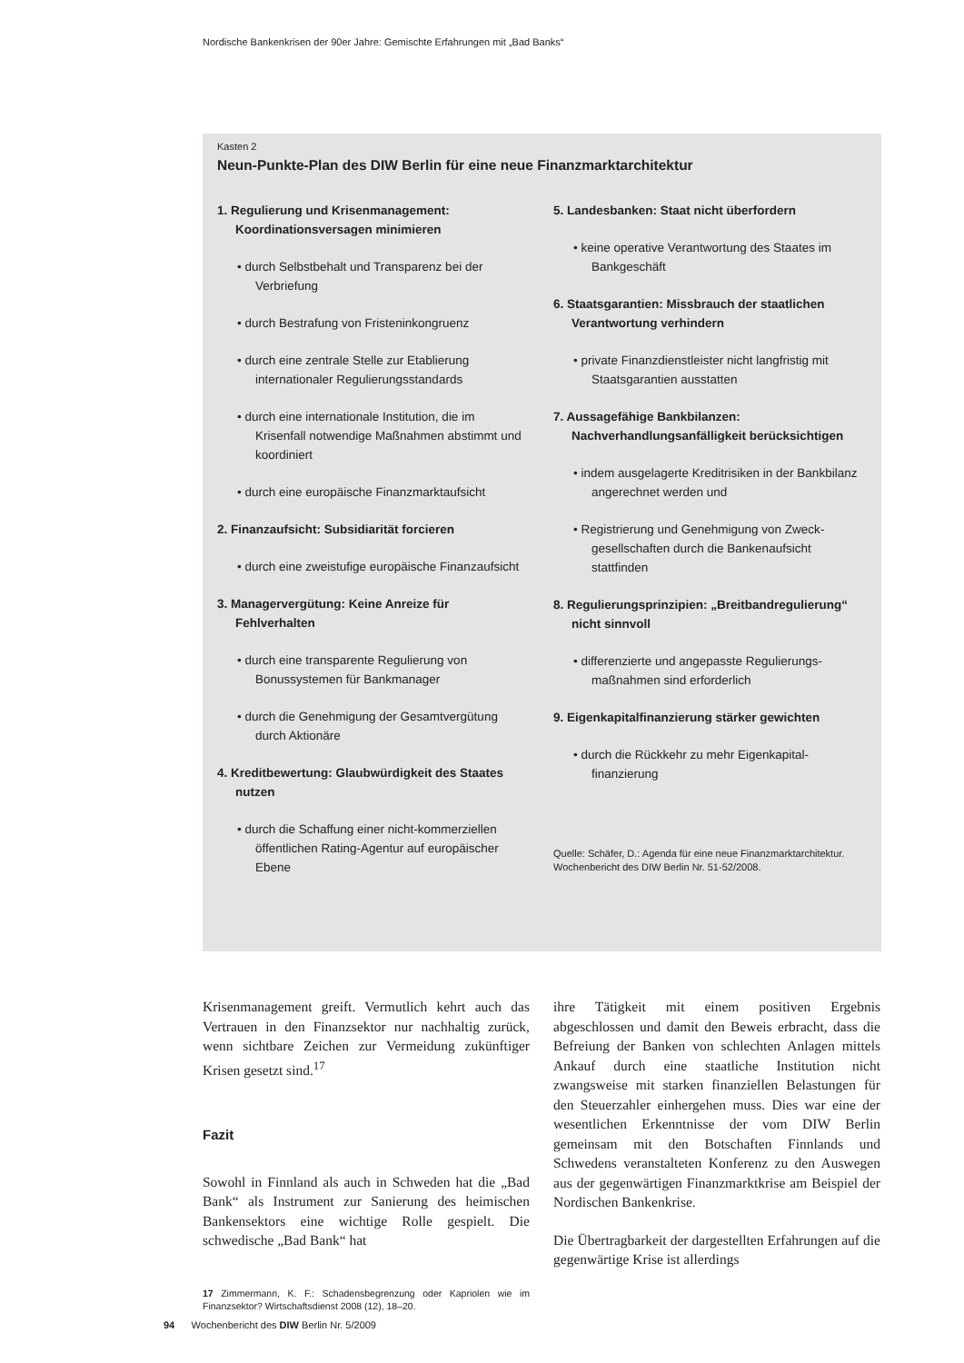Nordische Bankenkrisen der 90er Jahre: Gemischte Erfahrungen mit „Bad Banks“
Kasten 2
Neun-Punkte-Plan des DIW Berlin für eine neue Finanzmarktarchitektur
1. Regulierung und Krisenmanagement: Koordinationsversagen minimieren
• durch Selbstbehalt und Transparenz bei der Verbriefung
• durch Bestrafung von Fristeninkongruenz
• durch eine zentrale Stelle zur Etablierung internationaler Regulierungsstandards
• durch eine internationale Institution, die im Krisenfall notwendige Maßnahmen abstimmt und koordiniert
• durch eine europäische Finanzmarktaufsicht
2. Finanzaufsicht: Subsidiarität forcieren
• durch eine zweistufige europäische Finanz­aufsicht
3. Managervergütung: Keine Anreize für Fehlverhalten
• durch eine transparente Regulierung von Bonussystemen für Bankmanager
• durch die Genehmigung der Gesamtvergütung durch Aktionäre
4. Kreditbewertung: Glaubwürdigkeit des Staates nutzen
• durch die Schaffung einer nicht-kommerziellen öffentlichen Rating-Agentur auf europäischer Ebene
5. Landesbanken: Staat nicht überfordern
• keine operative Verantwortung des Staates im Bankgeschäft
6. Staatsgarantien: Missbrauch der staatlichen Verantwortung verhindern
• private Finanzdienstleister nicht langfristig mit Staatsgarantien ausstatten
7. Aussagefähige Bankbilanzen: Nachverhandlungsanfälligkeit berücksichtigen
• indem ausgelagerte Kreditrisiken in der Bankbilanz angerechnet werden und
• Registrierung und Genehmigung von Zweck­gesellschaften durch die Bankenaufsicht stattfinden
8. Regulierungsprinzipien: „Breitbandregulierung“ nicht sinnvoll
• differenzierte und angepasste Regulierungs­maßnahmen sind erforderlich
9. Eigenkapitalfinanzierung stärker gewichten
• durch die Rückkehr zu mehr Eigenkapital­finanzierung
Quelle: Schäfer, D.: Agenda für eine neue Finanzmarktarchi­tektur. Wochenbericht des DIW Berlin Nr. 51-52/2008.
Krisenmanagement greift. Vermutlich kehrt auch das Vertrauen in den Finanzsektor nur nachhaltig zurück, wenn sichtbare Zeichen zur Vermeidung zukünftiger Krisen gesetzt sind.<sup>17</sup>
Fazit
Sowohl in Finnland als auch in Schweden hat die „Bad Bank“ als Instrument zur Sanierung des heimischen Bankensektors eine wichtige Rolle gespielt. Die schwedische „Bad Bank“ hat
17 Zimmermann, K. F.: Schadensbegrenzung oder Kapriolen wie im Finanzsektor? Wirtschaftsdienst 2008 (12), 18–20.
ihre Tätigkeit mit einem positiven Ergebnis abgeschlossen und damit den Beweis erbracht, dass die Befreiung der Banken von schlechten Anlagen mittels Ankauf durch eine staatliche Institution nicht zwangsweise mit starken finanziellen Belastungen für den Steuerzahler einhergehen muss. Dies war eine der wesentlichen Erkenntnisse der vom DIW Berlin gemeinsam mit den Botschaften Finnlands und Schwedens veranstalteten Konferenz zu den Auswegen aus der gegenwärtigen Finanzmarktkrise am Beispiel der Nordischen Bankenkrise.
Die Übertragbarkeit der dargestellten Erfahrungen auf die gegenwärtige Krise ist allerdings
94 Wochenbericht des DIW Berlin Nr. 5/2009